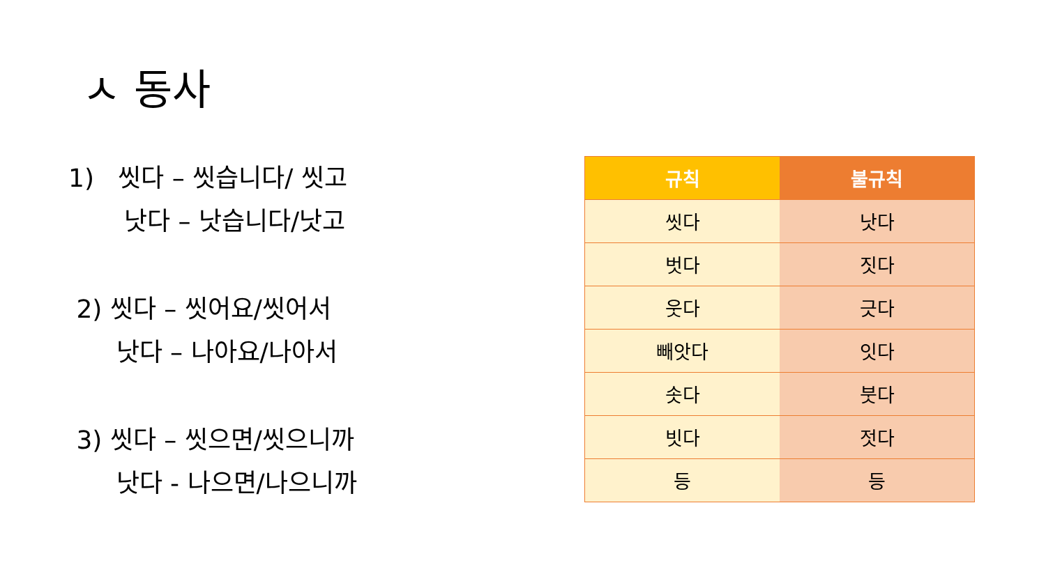ㅅ 동사
1) 씻다 – 씻습니다/ 씻고
낫다 – 낫습니다/낫고
2) 씻다 – 씻어요/씻어서
낫다 – 나아요/나아서
3) 씻다 – 씻으면/씻으니까
낫다 - 나으면/나으니까
| 규칙 | 불규칙 |
| --- | --- |
| 씻다 | 낫다 |
| 벗다 | 짓다 |
| 웃다 | 긋다 |
| 빼앗다 | 잇다 |
| 솟다 | 붓다 |
| 빗다 | 젓다 |
| 등 | 등 |